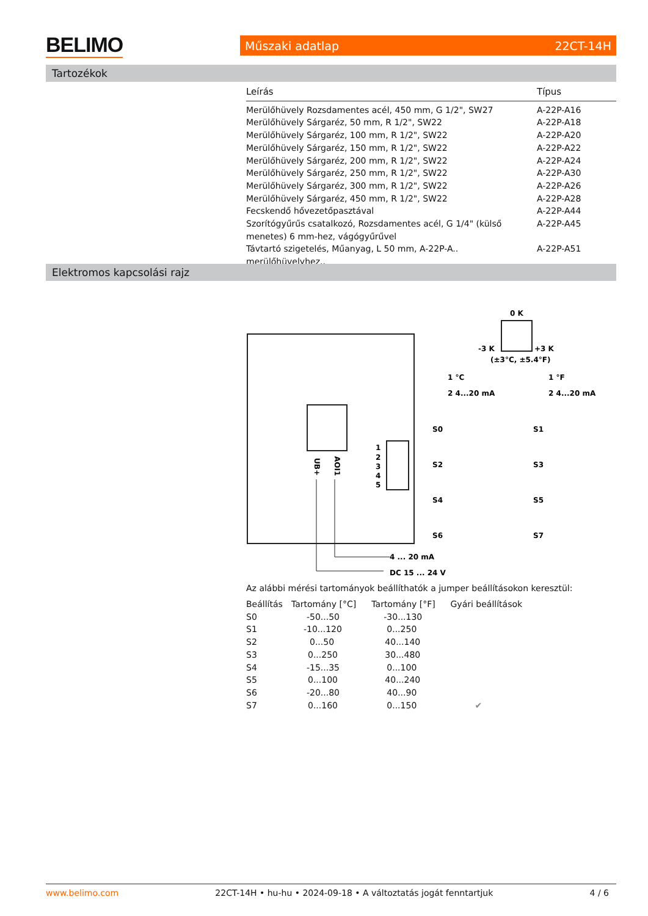BELIMO Műszaki adatlap 22CT-14H
Tartozékok
| Leírás | Típus |
| --- | --- |
| Merülőhüvely Rozsdamentes acél, 450 mm, G 1/2", SW27 | A-22P-A16 |
| Merülőhüvely Sárgaréz, 50 mm, R 1/2", SW22 | A-22P-A18 |
| Merülőhüvely Sárgaréz, 100 mm, R 1/2", SW22 | A-22P-A20 |
| Merülőhüvely Sárgaréz, 150 mm, R 1/2", SW22 | A-22P-A22 |
| Merülőhüvely Sárgaréz, 200 mm, R 1/2", SW22 | A-22P-A24 |
| Merülőhüvely Sárgaréz, 250 mm, R 1/2", SW22 | A-22P-A30 |
| Merülőhüvely Sárgaréz, 300 mm, R 1/2", SW22 | A-22P-A26 |
| Merülőhüvely Sárgaréz, 450 mm, R 1/2", SW22 | A-22P-A28 |
| Fecskendő hővezetőpasztával | A-22P-A44 |
| Szorítógyűrűs csatalkozó, Rozsdamentes acél, G 1/4" (külső menetes) 6 mm-hez, vágógyűrűvel | A-22P-A45 |
| Távtartó szigetelés, Műanyag, L 50 mm, A-22P-A.. merülőhüvelyhez.. | A-22P-A51 |
Elektromos kapcsolási rajz
UB+
AOI1
1
2
3
4
5
4 ... 20 mA
DC 15 ... 24 V
0 K
-3 K
+3 K
(±3°C, ±5.4°F)
1 °C
1 °F
2 4...20 mA
2 4...20 mA
S0
S1
S2
S3
S4
S5
S6
S7
Az alábbi mérési tartományok beállíthatók a jumper beállításokon keresztül:
| Beállítás | Tartomány [°C] | Tartomány [°F] | Gyári beállítások |
| S0 | -50...50 | -30...130 | |
| S1 | -10...120 | 0...250 | |
| S2 | 0...50 | 40...140 | |
| S3 | 0...250 | 30...480 | |
| S4 | -15...35 | 0...100 | |
| S5 | 0...100 | 40...240 | |
| S6 | -20...80 | 40...90 | |
| S7 | 0...160 | 0...150 | ✔ |
www.belimo.com 22CT-14H • hu-hu • 2024-09-18 • A változtatás jogát fenntartjuk 4 / 6